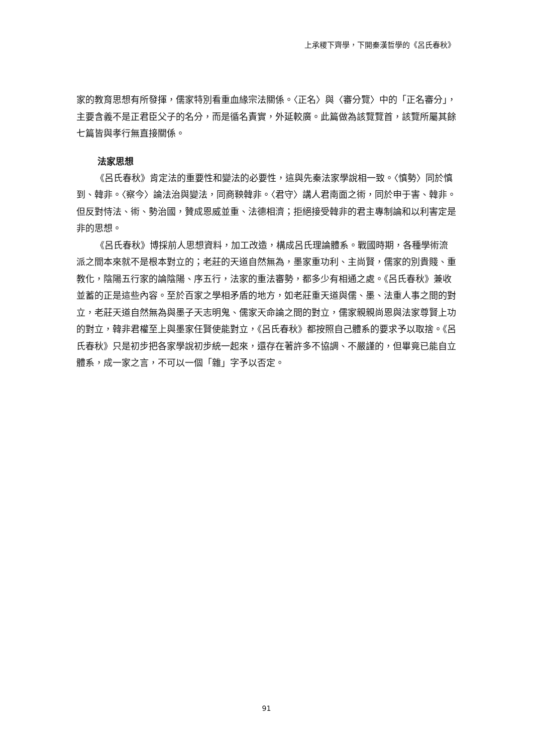上承稷下齊學，下開秦漢哲學的《呂氏春秋》
家的教育思想有所發揮，儒家特別看重血緣宗法關係。〈正名〉與〈審分覽〉中的「正名審分」，主要含義不是正君臣父子的名分，而是循名責實，外延較廣。此篇做為該覽覽首，該覽所屬其餘七篇皆與孝行無直接關係。
法家思想
《呂氏春秋》肯定法的重要性和變法的必要性，這與先秦法家學說相一致。〈慎勢〉同於慎到、韓非。〈察今〉論法治與變法，同商鞅韓非。〈君守〉講人君南面之術，同於申于害、韓非。但反對恃法、術、勢治國，贊成恩威並重、法德相濟；拒絕接受韓非的君主專制論和以利害定是非的思想。
《呂氏春秋》博採前人思想資料，加工改造，構成呂氏理論體系。戰國時期，各種學術流派之間本來就不是根本對立的；老莊的天道自然無為，墨家重功利、主尚賢，儒家的別貴賤、重教化，陰陽五行家的論陰陽、序五行，法家的重法審勢，都多少有相通之處。《呂氏春秋》兼收並蓄的正是這些內容。至於百家之學相矛盾的地方，如老莊重天道與儒、墨、法重人事之間的對立，老莊天道自然無為與墨子天志明鬼、儒家天命論之間的對立，儒家親親尚恩與法家尊賢上功的對立，韓非君權至上與墨家任賢使能對立，《呂氏春秋》都按照自己體系的要求予以取捨。《呂氏春秋》只是初步把各家學說初步統一起來，還存在著許多不協調、不嚴謹的，但畢竟已能自立體系，成一家之言，不可以一個「雜」字予以否定。
91